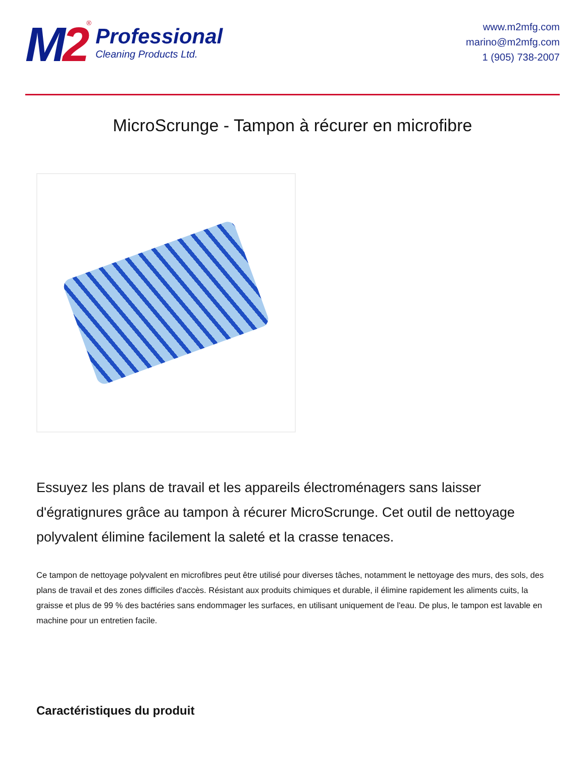M2
<sup>®</sup>
Professional
Cleaning Products Ltd.
www.m2mfg.com
marino@m2mfg.com
1 (905) 738-2007
MicroScrunge - Tampon à récurer en microfibre
Essuyez les plans de travail et les appareils électroménagers sans laisser d'égratignures grâce au tampon à récurer MicroScrunge. Cet outil de nettoyage polyvalent élimine facilement la saleté et la crasse tenaces.
Ce tampon de nettoyage polyvalent en microfibres peut être utilisé pour diverses tâches, notamment le nettoyage des murs, des sols, des plans de travail et des zones difficiles d'accès. Résistant aux produits chimiques et durable, il élimine rapidement les aliments cuits, la graisse et plus de 99 % des bactéries sans endommager les surfaces, en utilisant uniquement de l'eau. De plus, le tampon est lavable en machine pour un entretien facile.
Caractéristiques du produit